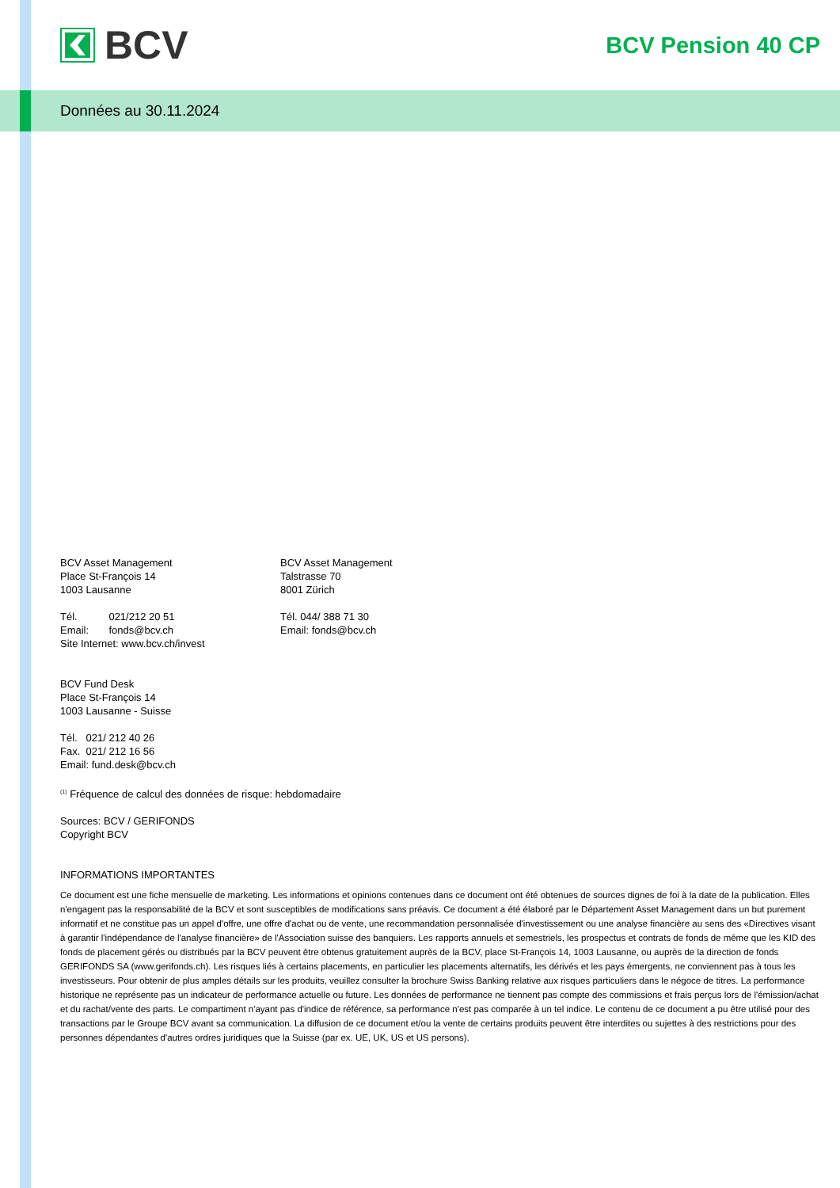BCV
BCV Pension 40 CP
Données au 30.11.2024
BCV Asset Management
Place St-François 14
1003 Lausanne
Tél. 021/212 20 51
Email: fonds@bcv.ch
Site Internet: www.bcv.ch/invest
BCV Asset Management
Talstrasse 70
8001 Zürich
Tél. 044/ 388 71 30
Email: fonds@bcv.ch
BCV Fund Desk
Place St-François 14
1003 Lausanne - Suisse
Tél. 021/ 212 40 26
Fax. 021/ 212 16 56
Email: fund.desk@bcv.ch
<sup>(1)</sup> Fréquence de calcul des données de risque: hebdomadaire
Sources: BCV / GERIFONDS
Copyright BCV
INFORMATIONS IMPORTANTES
Ce document est une fiche mensuelle de marketing. Les informations et opinions contenues dans ce document ont été obtenues de sources dignes de foi à la date de la publication. Elles n'engagent pas la responsabilité de la BCV et sont susceptibles de modifications sans préavis. Ce document a été élaboré par le Département Asset Management dans un but purement informatif et ne constitue pas un appel d'offre, une offre d'achat ou de vente, une recommandation personnalisée d'investissement ou une analyse financière au sens des «Directives visant à garantir l'indépendance de l'analyse financière» de l'Association suisse des banquiers. Les rapports annuels et semestriels, les prospectus et contrats de fonds de même que les KID des fonds de placement gérés ou distribués par la BCV peuvent être obtenus gratuitement auprès de la BCV, place St-François 14, 1003 Lausanne, ou auprès de la direction de fonds GERIFONDS SA (www.gerifonds.ch). Les risques liés à certains placements, en particulier les placements alternatifs, les dérivés et les pays émergents, ne conviennent pas à tous les investisseurs. Pour obtenir de plus amples détails sur les produits, veuillez consulter la brochure Swiss Banking relative aux risques particuliers dans le négoce de titres. La performance historique ne représente pas un indicateur de performance actuelle ou future. Les données de performance ne tiennent pas compte des commissions et frais perçus lors de l'émission/achat et du rachat/vente des parts. Le compartiment n'ayant pas d'indice de référence, sa performance n'est pas comparée à un tel indice. Le contenu de ce document a pu être utilisé pour des transactions par le Groupe BCV avant sa communication. La diffusion de ce document et/ou la vente de certains produits peuvent être interdites ou sujettes à des restrictions pour des personnes dépendantes d'autres ordres juridiques que la Suisse (par ex. UE, UK, US et US persons).